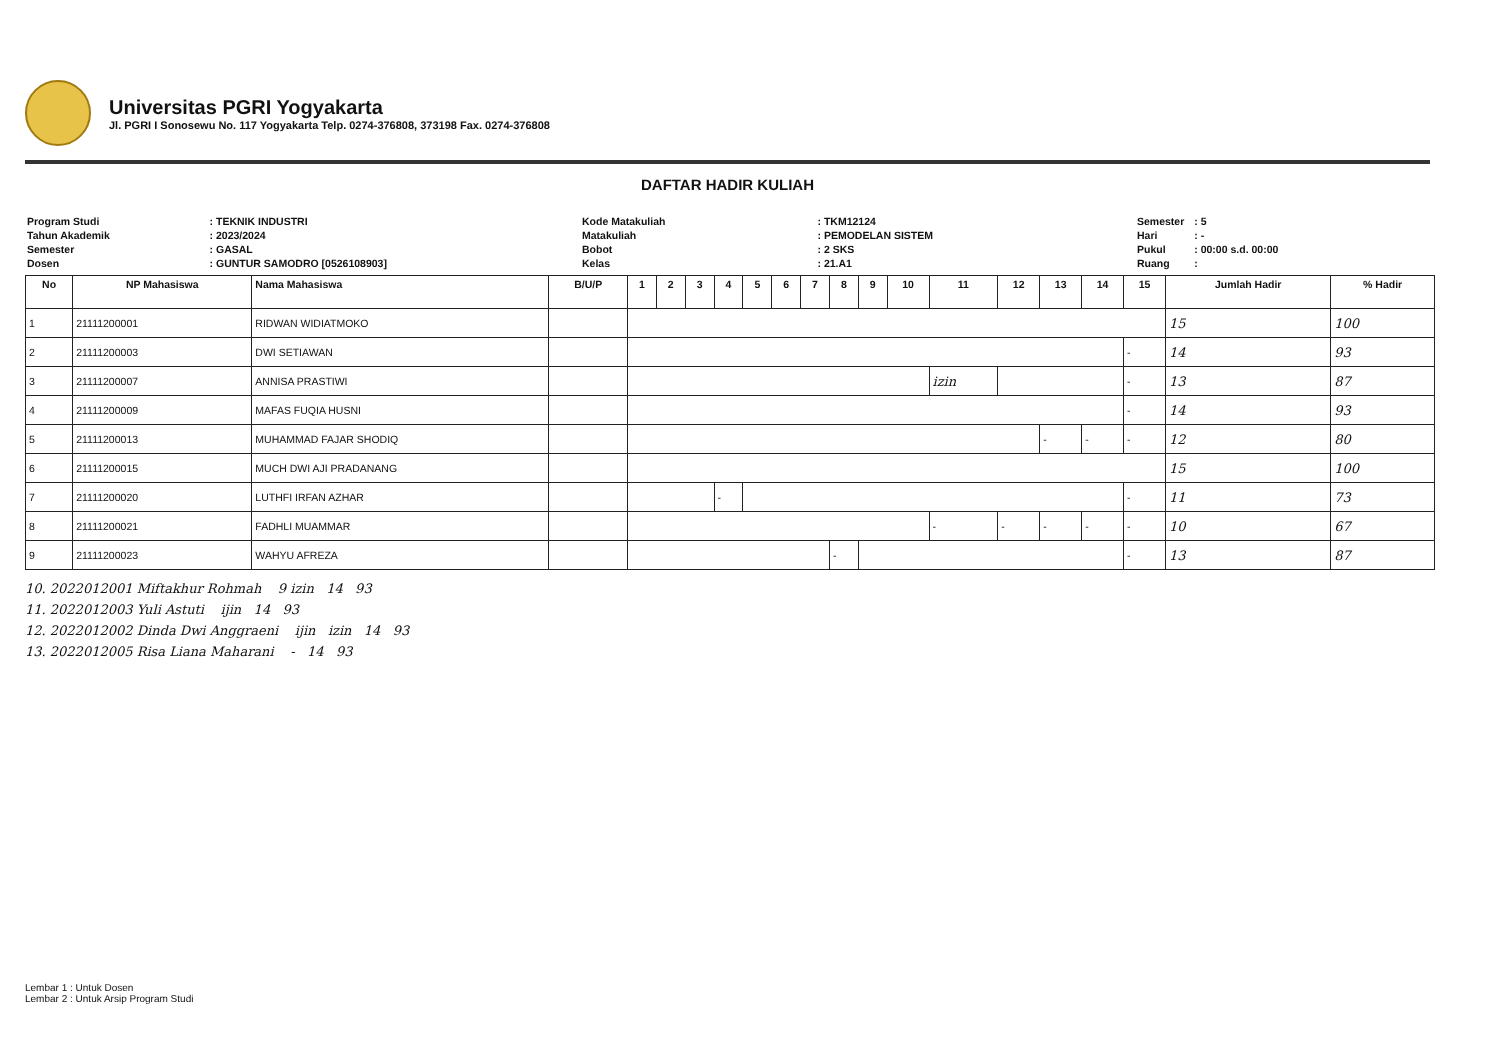Universitas PGRI Yogyakarta
Jl. PGRI I Sonosewu No. 117 Yogyakarta Telp. 0274-376808, 373198 Fax. 0274-376808
DAFTAR HADIR KULIAH
| Program Studi | : TEKNIK INDUSTRI |
| Tahun Akademik | : 2023/2024 |
| Semester | : GASAL |
| Dosen | : GUNTUR SAMODRO [0526108903] |
| Kode Matakuliah | : TKM12124 |
| Matakuliah | : PEMODELAN SISTEM |
| Bobot | : 2 SKS |
| Kelas | : 21.A1 |
| Semester | : 5 |
| Hari | : - |
| Pukul | : 00:00 s.d. 00:00 |
| Ruang | : |
| No | NP Mahasiswa | Nama Mahasiswa | B/U/P | 1 | 2 | 3 | 4 | 5 | 6 | 7 | 8 | 9 | 10 | 11 | 12 | 13 | 14 | 15 | Jumlah Hadir | % Hadir |
| --- | --- | --- | --- | --- | --- | --- | --- | --- | --- | --- | --- | --- | --- | --- | --- | --- | --- | --- | --- | --- |
| 1 | 21111200001 | RIDWAN WIDIATMOKO | | | | | | | | | | | | | | | | | 15 | 100 |
| 2 | 21111200003 | DWI SETIAWAN | | | | | | | | | | | | | | | | - | 14 | 93 |
| 3 | 21111200007 | ANNISA PRASTIWI | | | | | | | | | | | | izin | | | | - | 13 | 87 |
| 4 | 21111200009 | MAFAS FUQIA HUSNI | | | | | | | | | | | | | | | | - | 14 | 93 |
| 5 | 21111200013 | MUHAMMAD FAJAR SHODIQ | | | | | | | | | | | | | | - | - | - | 12 | 80 |
| 6 | 21111200015 | MUCH DWI AJI PRADANANG | | | | | | | | | | | | | | | | | 15 | 100 |
| 7 | 21111200020 | LUTHFI IRFAN AZHAR | | | | | - | | | | | | | | | | | - | 11 | 73 |
| 8 | 21111200021 | FADHLI MUAMMAR | | | | | | | | | | | | - | - | - | - | - | 10 | 67 |
| 9 | 21111200023 | WAHYU AFREZA | | | | | | | | | - | | | | | | | - | 13 | 87 |
10. 2022012001 Miftakhur Rohmah 9 izin 14 93
11. 2022012003 Yuli Astuti ijin 14 93
12. 2022012002 Dinda Dwi Anggraeni ijin izin 14 93
13. 2022012005 Risa Liana Maharani - 14 93
Lembar 1 : Untuk Dosen
Lembar 2 : Untuk Arsip Program Studi